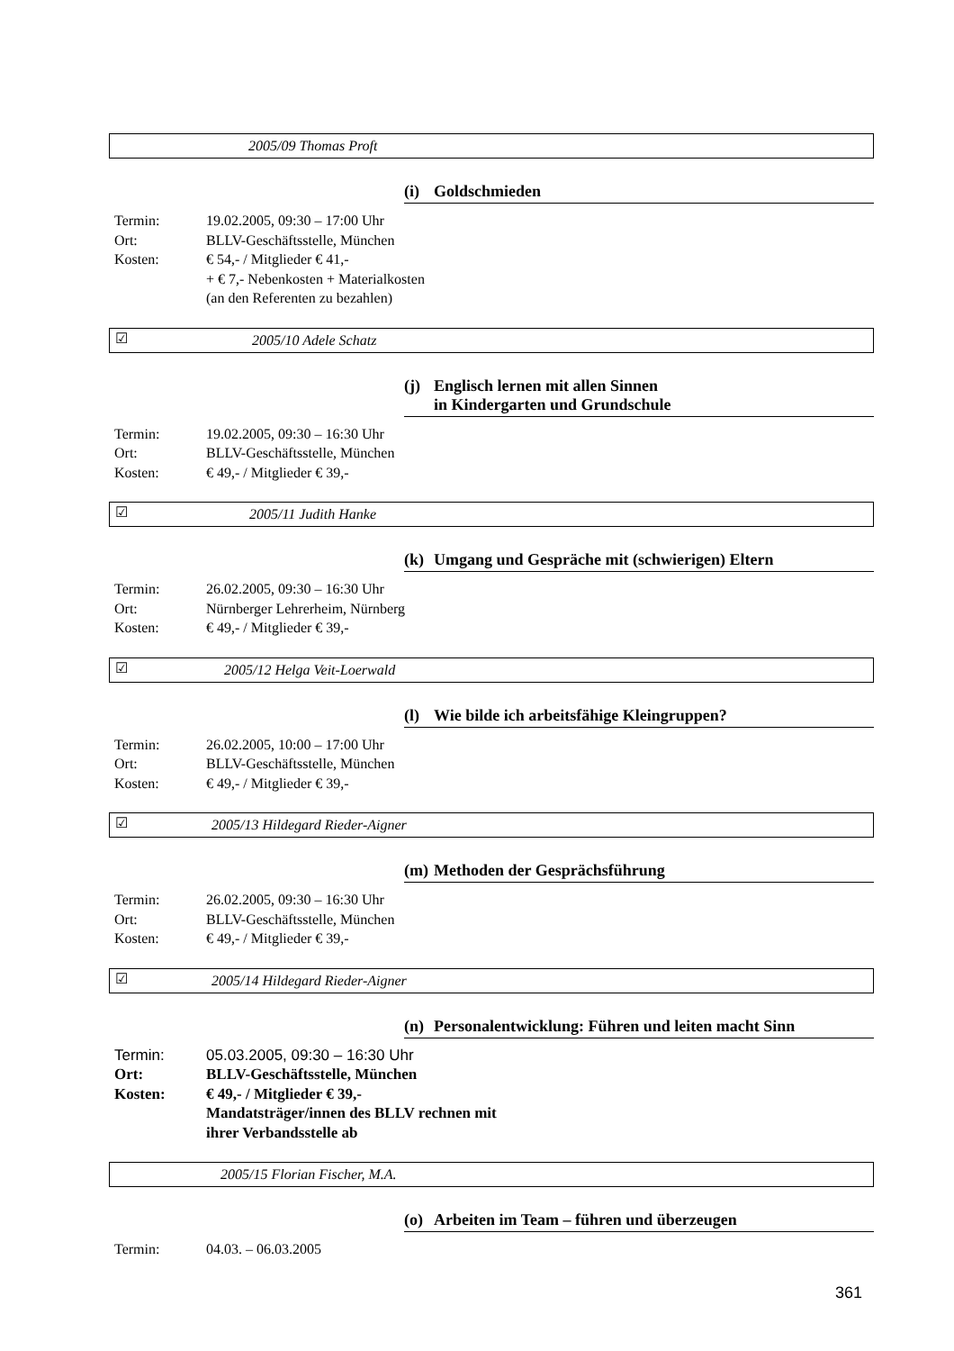2005/09 Thomas Proft
(i) Goldschmieden
Termin: 19.02.2005, 09:30 – 17:00 Uhr
Ort: BLLV-Geschäftsstelle, München
Kosten: € 54,- / Mitglieder € 41,-
+ € 7,- Nebenkosten + Materialkosten
(an den Referenten zu bezahlen)
☑ 2005/10 Adele Schatz
(j) Englisch lernen mit allen Sinnen
in Kindergarten und Grundschule
Termin: 19.02.2005, 09:30 – 16:30 Uhr
Ort: BLLV-Geschäftsstelle, München
Kosten: € 49,- / Mitglieder € 39,-
☑ 2005/11 Judith Hanke
(k) Umgang und Gespräche mit (schwierigen) Eltern
Termin: 26.02.2005, 09:30 – 16:30 Uhr
Ort: Nürnberger Lehrerheim, Nürnberg
Kosten: € 49,- / Mitglieder € 39,-
☑ 2005/12 Helga Veit-Loerwald
(l) Wie bilde ich arbeitsfähige Kleingruppen?
Termin: 26.02.2005, 10:00 – 17:00 Uhr
Ort: BLLV-Geschäftsstelle, München
Kosten: € 49,- / Mitglieder € 39,-
☑ 2005/13 Hildegard Rieder-Aigner
(m) Methoden der Gesprächsführung
Termin: 26.02.2005, 09:30 – 16:30 Uhr
Ort: BLLV-Geschäftsstelle, München
Kosten: € 49,- / Mitglieder € 39,-
☑ 2005/14 Hildegard Rieder-Aigner
(n) Personalentwicklung: Führen und leiten macht Sinn
Termin: 05.03.2005, 09:30 – 16:30 Uhr
Ort: BLLV-Geschäftsstelle, München
Kosten: € 49,- / Mitglieder € 39,-
Mandatsträger/innen des BLLV rechnen mit
ihrer Verbandsstelle ab
2005/15 Florian Fischer, M.A.
(o) Arbeiten im Team – führen und überzeugen
Termin: 04.03. – 06.03.2005
361